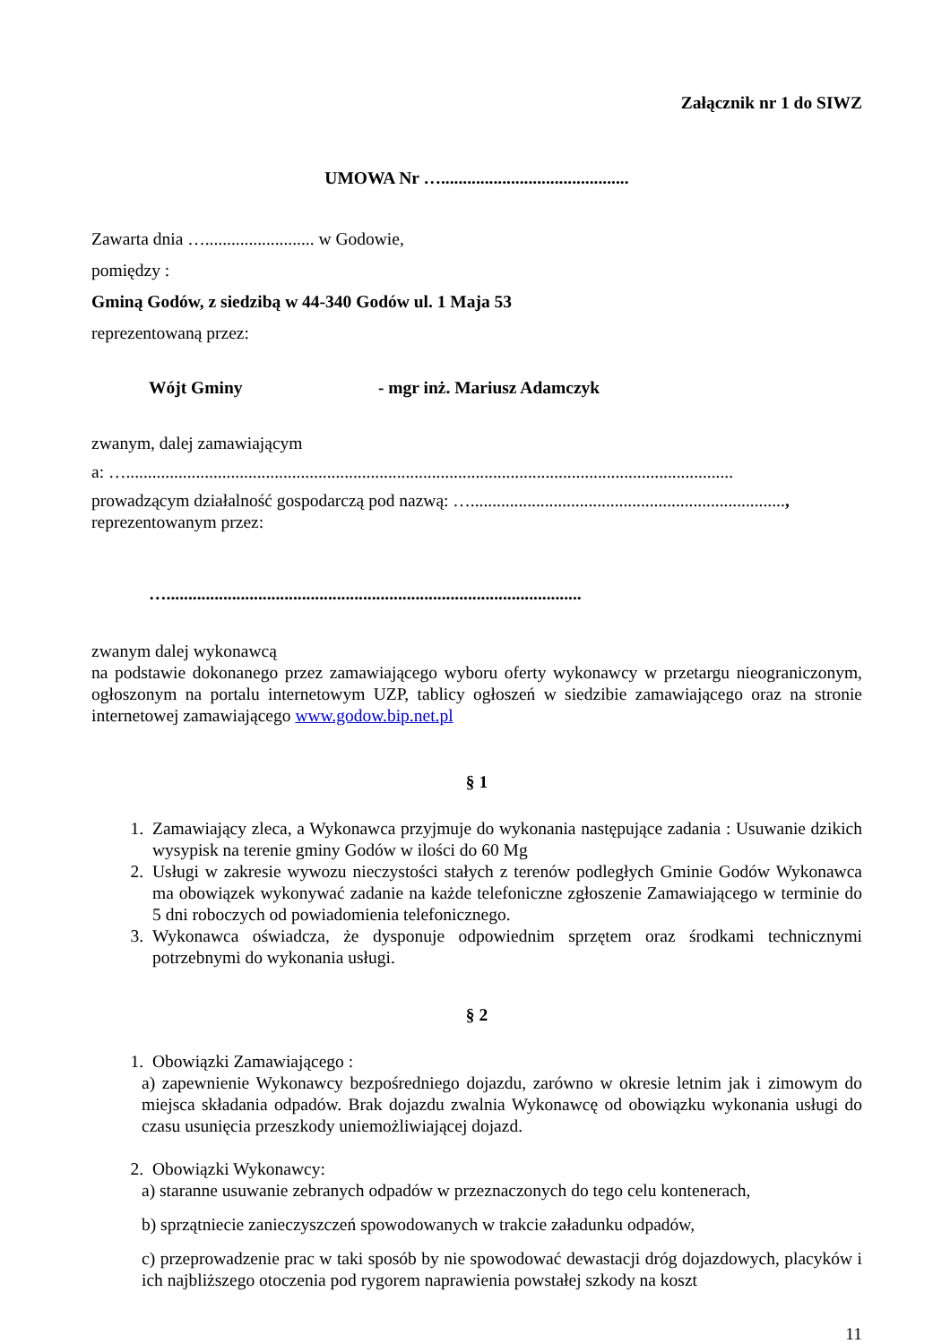Załącznik nr 1 do SIWZ
UMOWA Nr …...........................................
Zawarta dnia …......................... w Godowie,
pomiędzy :
Gminą Godów, z siedzibą w 44-340 Godów ul. 1 Maja 53
reprezentowaną przez:
Wójt Gminy - mgr inż. Mariusz Adamczyk
zwanym, dalej zamawiającym
a: …...........................................................................................................................................
prowadzącym działalność gospodarczą pod nazwą: …........................................................................,
reprezentowanym przez:
…...............................................................................................
zwanym dalej wykonawcą
na podstawie dokonanego przez zamawiającego wyboru oferty wykonawcy w przetargu nieograniczonym, ogłoszonym na portalu internetowym UZP, tablicy ogłoszeń w siedzibie zamawiającego oraz na stronie internetowej zamawiającego www.godow.bip.net.pl
§ 1
1. Zamawiający zleca, a Wykonawca przyjmuje do wykonania następujące zadania : Usuwanie dzikich wysypisk na terenie gminy Godów w ilości do 60 Mg
2. Usługi w zakresie wywozu nieczystości stałych z terenów podległych Gminie Godów Wykonawca ma obowiązek wykonywać zadanie na każde telefoniczne zgłoszenie Zamawiającego w terminie do 5 dni roboczych od powiadomienia telefonicznego.
3. Wykonawca oświadcza, że dysponuje odpowiednim sprzętem oraz środkami technicznymi potrzebnymi do wykonania usługi.
§ 2
1. Obowiązki Zamawiającego :
a) zapewnienie Wykonawcy bezpośredniego dojazdu, zarówno w okresie letnim jak i zimowym do miejsca składania odpadów. Brak dojazdu zwalnia Wykonawcę od obowiązku wykonania usługi do czasu usunięcia przeszkody uniemożliwiającej dojazd.
2. Obowiązki Wykonawcy:
a) staranne usuwanie zebranych odpadów w przeznaczonych do tego celu kontenerach,
b) sprzątniecie zanieczyszczeń spowodowanych w trakcie załadunku odpadów,
c) przeprowadzenie prac w taki sposób by nie spowodować dewastacji dróg dojazdowych, placyków i ich najbliższego otoczenia pod rygorem naprawienia powstałej szkody na koszt
11